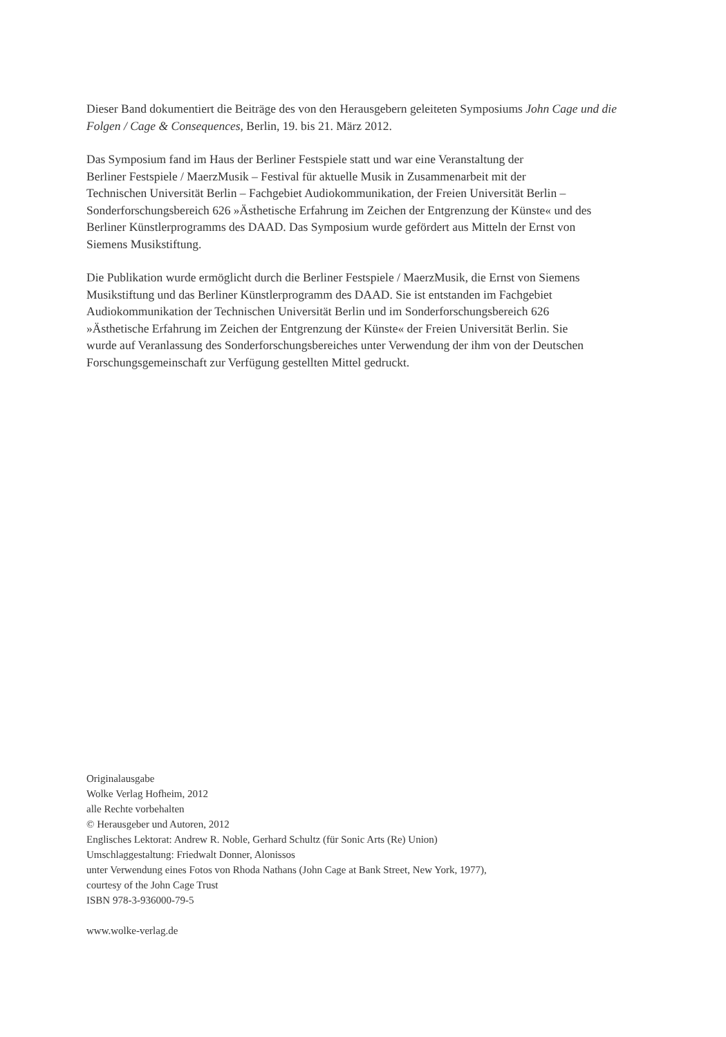Dieser Band dokumentiert die Beiträge des von den Herausgebern geleiteten Symposiums John Cage und die Folgen / Cage & Consequences, Berlin, 19. bis 21. März 2012.
Das Symposium fand im Haus der Berliner Festspiele statt und war eine Veranstaltung der
Berliner Festspiele / MaerzMusik – Festival für aktuelle Musik in Zusammenarbeit mit der
Technischen Universität Berlin – Fachgebiet Audiokommunikation, der Freien Universität Berlin –
Sonderforschungsbereich 626 »Ästhetische Erfahrung im Zeichen der Entgrenzung der Künste« und des
Berliner Künstlerprogramms des DAAD. Das Symposium wurde gefördert aus Mitteln der Ernst von
Siemens Musikstiftung.
Die Publikation wurde ermöglicht durch die Berliner Festspiele / MaerzMusik, die Ernst von Siemens
Musikstiftung und das Berliner Künstlerprogramm des DAAD. Sie ist entstanden im Fachgebiet
Audiokommunikation der Technischen Universität Berlin und im Sonderforschungsbereich 626
»Ästhetische Erfahrung im Zeichen der Entgrenzung der Künste« der Freien Universität Berlin. Sie
wurde auf Veranlassung des Sonderforschungsbereiches unter Verwendung der ihm von der Deutschen
Forschungsgemeinschaft zur Verfügung gestellten Mittel gedruckt.
Originalausgabe
Wolke Verlag Hofheim, 2012
alle Rechte vorbehalten
© Herausgeber und Autoren, 2012
Englisches Lektorat: Andrew R. Noble, Gerhard Schultz (für Sonic Arts (Re) Union)
Umschlaggestaltung: Friedwalt Donner, Alonissos
unter Verwendung eines Fotos von Rhoda Nathans (John Cage at Bank Street, New York, 1977),
courtesy of the John Cage Trust
ISBN 978-3-936000-79-5
www.wolke-verlag.de